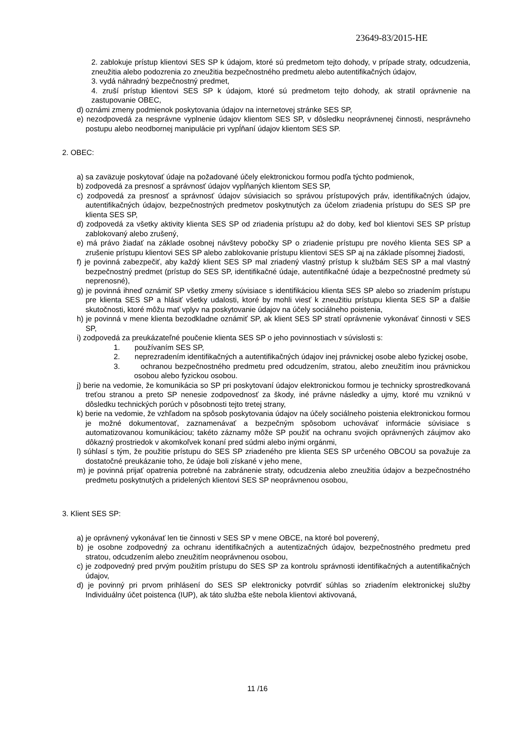23649-83/2015-HE
2. zablokuje prístup klientovi SES SP k údajom, ktoré sú predmetom tejto dohody, v prípade straty, odcudzenia, zneužitia alebo podozrenia zo zneužitia bezpečnostného predmetu alebo autentifikačných údajov,
3. vydá náhradný bezpečnostný predmet,
4. zruší prístup klientovi SES SP k údajom, ktoré sú predmetom tejto dohody, ak stratil oprávnenie na zastupovanie OBEC,
d) oznámi zmeny podmienok poskytovania údajov na internetovej stránke SES SP,
e) nezodpovedá za nesprávne vyplnenie údajov klientom SES SP, v dôsledku neoprávnenej činnosti, nesprávneho postupu alebo neodbornej manipulácie pri vypĺňaní údajov klientom SES SP.
2. OBEC:
a) sa zaväzuje poskytovať údaje na požadované účely elektronickou formou podľa týchto podmienok,
b) zodpovedá za presnosť a správnosť údajov vypĺňaných klientom SES SP,
c) zodpovedá za presnosť a správnosť údajov súvisiacich so správou prístupových práv, identifikačných údajov, autentifikačných údajov, bezpečnostných predmetov poskytnutých za účelom zriadenia prístupu do SES SP pre klienta SES SP,
d) zodpovedá za všetky aktivity klienta SES SP od zriadenia prístupu až do doby, keď bol klientovi SES SP prístup zablokovaný alebo zrušený,
e) má právo žiadať na základe osobnej návštevy pobočky SP o zriadenie prístupu pre nového klienta SES SP a zrušenie prístupu klientovi SES SP alebo zablokovanie prístupu klientovi SES SP aj na základe písomnej žiadosti,
f) je povinná zabezpečiť, aby každý klient SES SP mal zriadený vlastný prístup k službám SES SP a mal vlastný bezpečnostný predmet (prístup do SES SP, identifikačné údaje, autentifikačné údaje a bezpečnostné predmety sú neprenosné),
g) je povinná ihneď oznámiť SP všetky zmeny súvisiace s identifikáciou klienta SES SP alebo so zriadením prístupu pre klienta SES SP a hlásiť všetky udalosti, ktoré by mohli viesť k zneužitiu prístupu klienta SES SP a ďalšie skutočnosti, ktoré môžu mať vplyv na poskytovanie údajov na účely sociálneho poistenia,
h) je povinná v mene klienta bezodkladne oznámiť SP, ak klient SES SP stratí oprávnenie vykonávať činnosti v SES SP,
i) zodpovedá za preukázateľné poučenie klienta SES SP o jeho povinnostiach v súvislosti s:
1. používaním SES SP,
2. neprezradením identifikačných a autentifikačných údajov inej právnickej osobe alebo fyzickej osobe,
3. ochranou bezpečnostného predmetu pred odcudzením, stratou, alebo zneužitím inou právnickou osobou alebo fyzickou osobou.
j) berie na vedomie, že komunikácia so SP pri poskytovaní údajov elektronickou formou je technicky sprostredkovaná treťou stranou a preto SP nenesie zodpovednosť za škody, iné právne následky a ujmy, ktoré mu vzniknú v dôsledku technických porúch v pôsobnosti tejto tretej strany,
k) berie na vedomie, že vzhľadom na spôsob poskytovania údajov na účely sociálneho poistenia elektronickou formou je možné dokumentovať, zaznamenávať a bezpečným spôsobom uchovávať informácie súvisiace s automatizovanou komunikáciou; takéto záznamy môže SP použiť na ochranu svojich oprávnených záujmov ako dôkazný prostriedok v akomkoľvek konaní pred súdmi alebo inými orgánmi,
l) súhlasí s tým, že použitie prístupu do SES SP zriadeného pre klienta SES SP určeného OBCOU sa považuje za dostatočné preukázanie toho, že údaje boli získané v jeho mene,
m) je povinná prijať opatrenia potrebné na zabránenie straty, odcudzenia alebo zneužitia údajov a bezpečnostného predmetu poskytnutých a pridelených klientovi SES SP neoprávnenou osobou,
3. Klient SES SP:
a) je oprávnený vykonávať len tie činnosti v SES SP v mene OBCE, na ktoré bol poverený,
b) je osobne zodpovedný za ochranu identifikačných a autentizačných údajov, bezpečnostného predmetu pred stratou, odcudzením alebo zneužitím neoprávnenou osobou,
c) je zodpovedný pred prvým použitím prístupu do SES SP za kontrolu správnosti identifikačných a autentifikačných údajov,
d) je povinný pri prvom prihlásení do SES SP elektronicky potvrdiť súhlas so zriadením elektronickej služby Individuálny účet poistenca (IUP), ak táto služba ešte nebola klientovi aktivovaná,
11 /16